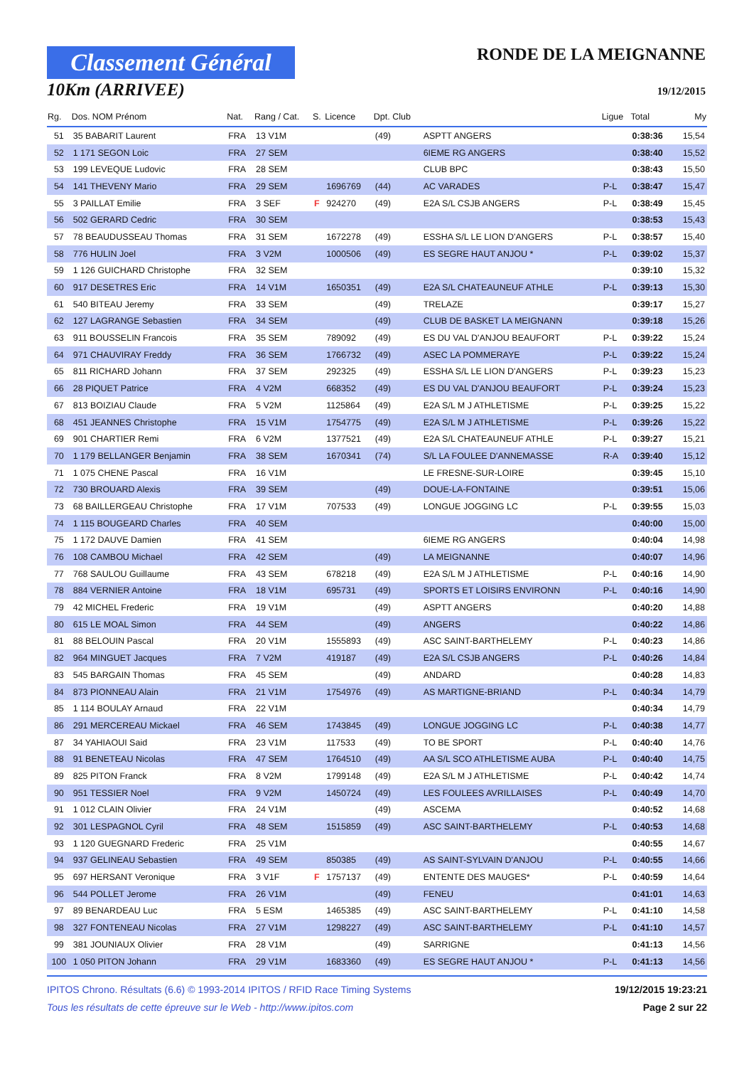Classement Général
10Km (ARRIVEE)
RONDE DE LA MEIGNANNE
19/12/2015
| Rg. | Dos. NOM Prénom | Nat. | Rang / Cat. | S. | Licence | Dpt. Club | | Ligue | Total | My |
| --- | --- | --- | --- | --- | --- | --- | --- | --- | --- | --- |
| 51 | 35 BABARIT Laurent | FRA | 13 V1M | | | (49) | ASPTT ANGERS | | 0:38:36 | 15,54 |
| 52 | 1 171 SEGON Loic | FRA | 27 SEM | | | | 6IEME RG ANGERS | | 0:38:40 | 15,52 |
| 53 | 199 LEVEQUE Ludovic | FRA | 28 SEM | | | | CLUB BPC | | 0:38:43 | 15,50 |
| 54 | 141 THEVENY Mario | FRA | 29 SEM | | 1696769 | (44) | AC VARADES | P-L | 0:38:47 | 15,47 |
| 55 | 3 PAILLAT Emilie | FRA | 3 SEF | F | 924270 | (49) | E2A S/L CSJB ANGERS | P-L | 0:38:49 | 15,45 |
| 56 | 502 GERARD Cedric | FRA | 30 SEM | | | | | | 0:38:53 | 15,43 |
| 57 | 78 BEAUDUSSEAU Thomas | FRA | 31 SEM | | 1672278 | (49) | ESSHA S/L LE LION D'ANGERS | P-L | 0:38:57 | 15,40 |
| 58 | 776 HULIN Joel | FRA | 3 V2M | | 1000506 | (49) | ES SEGRE HAUT ANJOU * | P-L | 0:39:02 | 15,37 |
| 59 | 1 126 GUICHARD Christophe | FRA | 32 SEM | | | | | | 0:39:10 | 15,32 |
| 60 | 917 DESETRES Eric | FRA | 14 V1M | | 1650351 | (49) | E2A S/L CHATEAUNEUF ATHLE | P-L | 0:39:13 | 15,30 |
| 61 | 540 BITEAU Jeremy | FRA | 33 SEM | | | (49) | TRELAZE | | 0:39:17 | 15,27 |
| 62 | 127 LAGRANGE Sebastien | FRA | 34 SEM | | | (49) | CLUB DE BASKET LA MEIGNANN | | 0:39:18 | 15,26 |
| 63 | 911 BOUSSELIN Francois | FRA | 35 SEM | | 789092 | (49) | ES DU VAL D'ANJOU BEAUFORT | P-L | 0:39:22 | 15,24 |
| 64 | 971 CHAUVIRAY Freddy | FRA | 36 SEM | | 1766732 | (49) | ASEC LA POMMERAYE | P-L | 0:39:22 | 15,24 |
| 65 | 811 RICHARD Johann | FRA | 37 SEM | | 292325 | (49) | ESSHA S/L LE LION D'ANGERS | P-L | 0:39:23 | 15,23 |
| 66 | 28 PIQUET Patrice | FRA | 4 V2M | | 668352 | (49) | ES DU VAL D'ANJOU BEAUFORT | P-L | 0:39:24 | 15,23 |
| 67 | 813 BOIZIAU Claude | FRA | 5 V2M | | 1125864 | (49) | E2A S/L M J ATHLETISME | P-L | 0:39:25 | 15,22 |
| 68 | 451 JEANNES Christophe | FRA | 15 V1M | | 1754775 | (49) | E2A S/L M J ATHLETISME | P-L | 0:39:26 | 15,22 |
| 69 | 901 CHARTIER Remi | FRA | 6 V2M | | 1377521 | (49) | E2A S/L CHATEAUNEUF ATHLE | P-L | 0:39:27 | 15,21 |
| 70 | 1 179 BELLANGER Benjamin | FRA | 38 SEM | | 1670341 | (74) | S/L LA FOULEE D'ANNEMASSE | R-A | 0:39:40 | 15,12 |
| 71 | 1 075 CHENE Pascal | FRA | 16 V1M | | | | LE FRESNE-SUR-LOIRE | | 0:39:45 | 15,10 |
| 72 | 730 BROUARD Alexis | FRA | 39 SEM | | | (49) | DOUE-LA-FONTAINE | | 0:39:51 | 15,06 |
| 73 | 68 BAILLERGEAU Christophe | FRA | 17 V1M | | 707533 | (49) | LONGUE JOGGING LC | P-L | 0:39:55 | 15,03 |
| 74 | 1 115 BOUGEARD Charles | FRA | 40 SEM | | | | | | 0:40:00 | 15,00 |
| 75 | 1 172 DAUVE Damien | FRA | 41 SEM | | | | 6IEME RG ANGERS | | 0:40:04 | 14,98 |
| 76 | 108 CAMBOU Michael | FRA | 42 SEM | | | (49) | LA MEIGNANNE | | 0:40:07 | 14,96 |
| 77 | 768 SAULOU Guillaume | FRA | 43 SEM | | 678218 | (49) | E2A S/L M J ATHLETISME | P-L | 0:40:16 | 14,90 |
| 78 | 884 VERNIER Antoine | FRA | 18 V1M | | 695731 | (49) | SPORTS ET LOISIRS ENVIRONN | P-L | 0:40:16 | 14,90 |
| 79 | 42 MICHEL Frederic | FRA | 19 V1M | | | (49) | ASPTT ANGERS | | 0:40:20 | 14,88 |
| 80 | 615 LE MOAL Simon | FRA | 44 SEM | | | (49) | ANGERS | | 0:40:22 | 14,86 |
| 81 | 88 BELOUIN Pascal | FRA | 20 V1M | | 1555893 | (49) | ASC SAINT-BARTHELEMY | P-L | 0:40:23 | 14,86 |
| 82 | 964 MINGUET Jacques | FRA | 7 V2M | | 419187 | (49) | E2A S/L CSJB ANGERS | P-L | 0:40:26 | 14,84 |
| 83 | 545 BARGAIN Thomas | FRA | 45 SEM | | | (49) | ANDARD | | 0:40:28 | 14,83 |
| 84 | 873 PIONNEAU Alain | FRA | 21 V1M | | 1754976 | (49) | AS MARTIGNE-BRIAND | P-L | 0:40:34 | 14,79 |
| 85 | 1 114 BOULAY Arnaud | FRA | 22 V1M | | | | | | 0:40:34 | 14,79 |
| 86 | 291 MERCEREAU Mickael | FRA | 46 SEM | | 1743845 | (49) | LONGUE JOGGING LC | P-L | 0:40:38 | 14,77 |
| 87 | 34 YAHIAOUI Said | FRA | 23 V1M | | 117533 | (49) | TO BE SPORT | P-L | 0:40:40 | 14,76 |
| 88 | 91 BENETEAU Nicolas | FRA | 47 SEM | | 1764510 | (49) | AA S/L SCO ATHLETISME AUBA | P-L | 0:40:40 | 14,75 |
| 89 | 825 PITON Franck | FRA | 8 V2M | | 1799148 | (49) | E2A S/L M J ATHLETISME | P-L | 0:40:42 | 14,74 |
| 90 | 951 TESSIER Noel | FRA | 9 V2M | | 1450724 | (49) | LES FOULEES AVRILLAISES | P-L | 0:40:49 | 14,70 |
| 91 | 1 012 CLAIN Olivier | FRA | 24 V1M | | | (49) | ASCEMA | | 0:40:52 | 14,68 |
| 92 | 301 LESPAGNOL Cyril | FRA | 48 SEM | | 1515859 | (49) | ASC SAINT-BARTHELEMY | P-L | 0:40:53 | 14,68 |
| 93 | 1 120 GUEGNARD Frederic | FRA | 25 V1M | | | | | | 0:40:55 | 14,67 |
| 94 | 937 GELINEAU Sebastien | FRA | 49 SEM | | 850385 | (49) | AS SAINT-SYLVAIN D'ANJOU | P-L | 0:40:55 | 14,66 |
| 95 | 697 HERSANT Veronique | FRA | 3 V1F | F | 1757137 | (49) | ENTENTE DES MAUGES* | P-L | 0:40:59 | 14,64 |
| 96 | 544 POLLET Jerome | FRA | 26 V1M | | | (49) | FENEU | | 0:41:01 | 14,63 |
| 97 | 89 BENARDEAU Luc | FRA | 5 ESM | | 1465385 | (49) | ASC SAINT-BARTHELEMY | P-L | 0:41:10 | 14,58 |
| 98 | 327 FONTENEAU Nicolas | FRA | 27 V1M | | 1298227 | (49) | ASC SAINT-BARTHELEMY | P-L | 0:41:10 | 14,57 |
| 99 | 381 JOUNIAUX Olivier | FRA | 28 V1M | | | (49) | SARRIGNE | | 0:41:13 | 14,56 |
| 100 | 1 050 PITON Johann | FRA | 29 V1M | | 1683360 | (49) | ES SEGRE HAUT ANJOU * | P-L | 0:41:13 | 14,56 |
IPITOS Chrono. Résultats (6.6) © 1993-2014 IPITOS / RFID Race Timing Systems
Tous les résultats de cette épreuve sur le Web - http://www.ipitos.com
19/12/2015 19:23:21
Page 2 sur 22